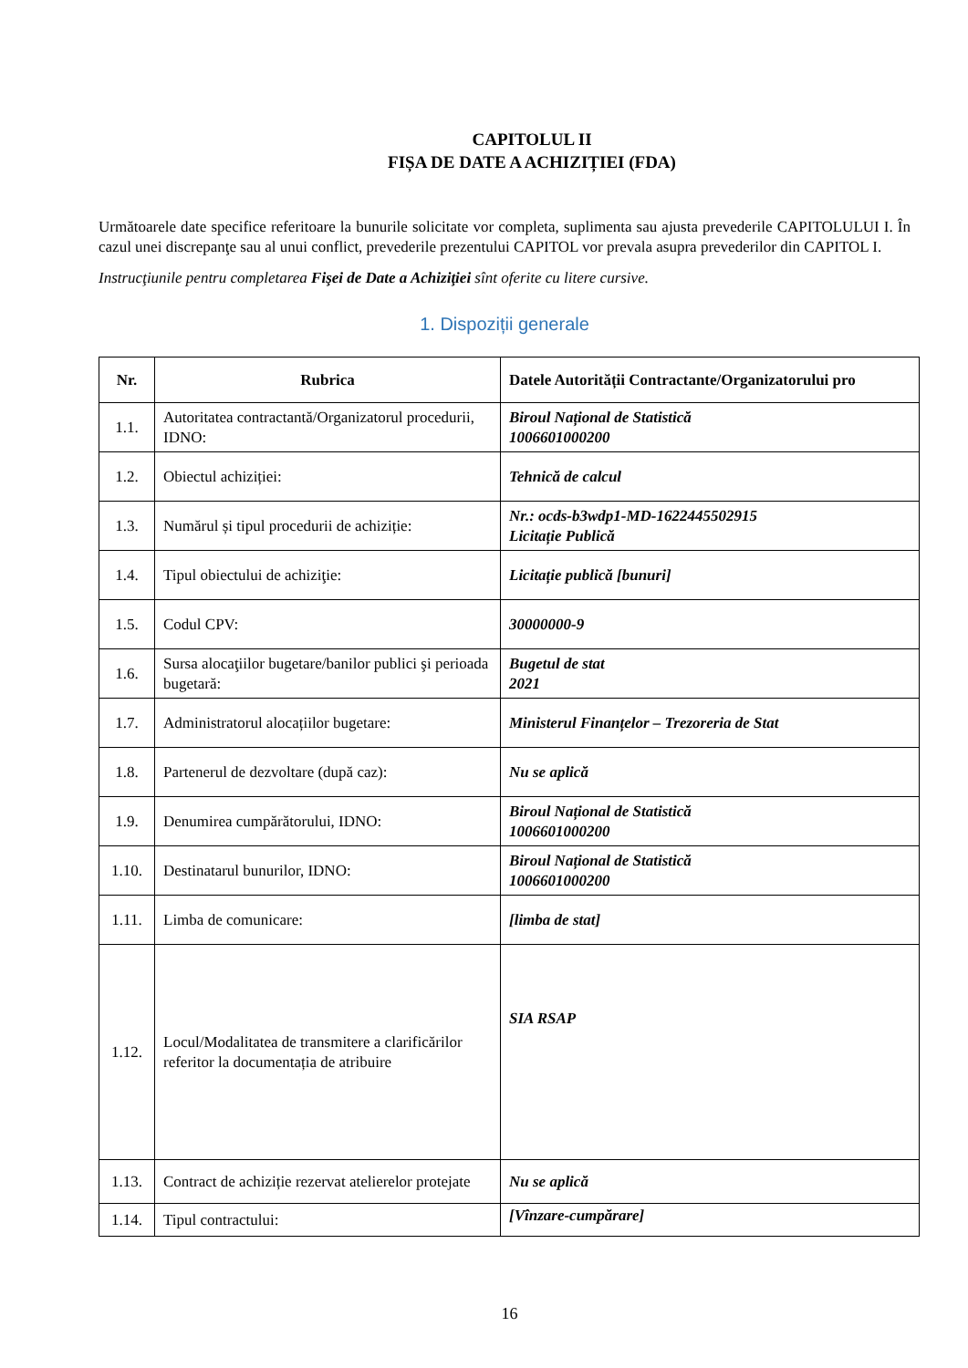CAPITOLUL II
FIȘA DE DATE A ACHIZIȚIEI (FDA)
Următoarele date specifice referitoare la bunurile solicitate vor completa, suplimenta sau ajusta prevederile CAPITOLULUI I. În cazul unei discrepanţe sau al unui conflict, prevederile prezentului CAPITOL vor prevala asupra prevederilor din CAPITOL I.
Instrucţiunile pentru completarea Fişei de Date a Achiziţiei sînt oferite cu litere cursive.
1. Dispoziții generale
| Nr. | Rubrica | Datele Autorității Contractante/Organizatorului pro |
| --- | --- | --- |
| 1.1. | Autoritatea contractantă/Organizatorul procedurii, IDNO: | Biroul Național de Statistică 1006601000200 |
| 1.2. | Obiectul achiziției: | Tehnică de calcul |
| 1.3. | Numărul și tipul procedurii de achiziție: | Nr.: ocds-b3wdp1-MD-1622445502915 Licitație Publică |
| 1.4. | Tipul obiectului de achiziţie: | Licitație publică [bunuri] |
| 1.5. | Codul CPV: | 30000000-9 |
| 1.6. | Sursa alocaţiilor bugetare/banilor publici şi perioada bugetară: | Bugetul de stat 2021 |
| 1.7. | Administratorul alocațiilor bugetare: | Ministerul Finanțelor – Trezoreria de Stat |
| 1.8. | Partenerul de dezvoltare (după caz): | Nu se aplică |
| 1.9. | Denumirea cumpărătorului, IDNO: | Biroul Național de Statistică 1006601000200 |
| 1.10. | Destinatarul bunurilor, IDNO: | Biroul Național de Statistică 1006601000200 |
| 1.11. | Limba de comunicare: | [limba de stat] |
| 1.12. | Locul/Modalitatea de transmitere a clarificărilor referitor la documentația de atribuire | SIA RSAP |
| 1.13. | Contract de achiziție rezervat atelierelor protejate | Nu se aplică |
| 1.14. | Tipul contractului: | [Vînzare-cumpărare] |
16